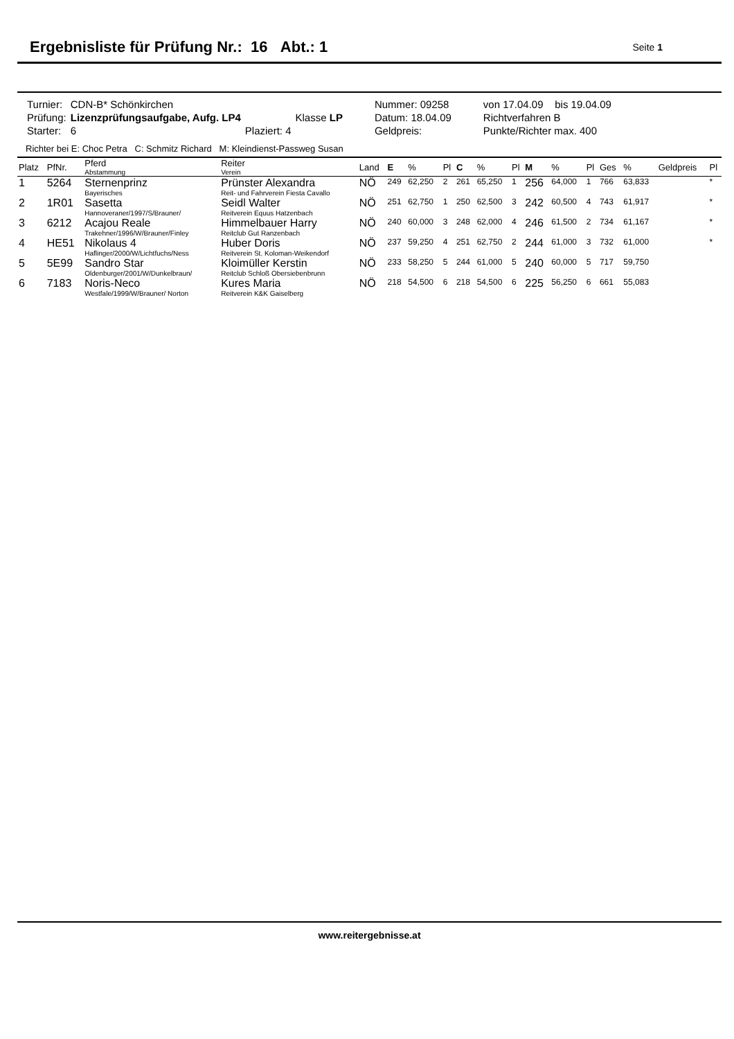Ergebnisliste für Prüfung Nr.: 16 Abt.: 1
Seite 1
| Turnier: | CDN-B* Schönkirchen | | | Nummer: 09258 | von 17.04.09 bis 19.04.09 |
| Prüfung: | Lizenzprüfungsaufgabe, Aufg. LP4 | | Klasse LP | Datum: 18.04.09 | Richtverfahren B |
| Starter: | 6 | Plaziert: 4 | | Geldpreis: | Punkte/Richter max. 400 |
Richter bei E: Choc Petra C: Schmitz Richard M: Kleindienst-Passweg Susan
| Platz | PfNr. | Pferd Abstammung | Reiter Verein | Land | E | % | Pl | C | % | Pl | M | % | Pl | Ges | % | Geldpreis | Pl |
| --- | --- | --- | --- | --- | --- | --- | --- | --- | --- | --- | --- | --- | --- | --- | --- | --- | --- |
| 1 | 5264 | Sternenprinz Bayerisches | Prünster Alexandra Reit- und Fahrverein Fiesta Cavallo | NÖ | 249 | 62,250 | 2 | 261 | 65,250 | 1 | 256 | 64,000 | 1 | 766 | 63,833 | | * |
| 2 | 1R01 | Sasetta Hannoveraner/1997/S/Brauner/ | Seidl Walter Reitverein Equus Hatzenbach | NÖ | 251 | 62,750 | 1 | 250 | 62,500 | 3 | 242 | 60,500 | 4 | 743 | 61,917 | | * |
| 3 | 6212 | Acajou Reale Trakehner/1996/W/Brauner/Finley | Himmelbauer Harry Reitclub Gut Ranzenbach | NÖ | 240 | 60,000 | 3 | 248 | 62,000 | 4 | 246 | 61,500 | 2 | 734 | 61,167 | | * |
| 4 | HE51 | Nikolaus 4 Haflinger/2000/W/Lichtfuchs/Ness | Huber Doris Reitverein St. Koloman-Weikendorf | NÖ | 237 | 59,250 | 4 | 251 | 62,750 | 2 | 244 | 61,000 | 3 | 732 | 61,000 | | * |
| 5 | 5E99 | Sandro Star Oldenburger/2001/W/Dunkelbraun/ | Kloimüller Kerstin Reitclub Schloß Obersiebenbrunn | NÖ | 233 | 58,250 | 5 | 244 | 61,000 | 5 | 240 | 60,000 | 5 | 717 | 59,750 | | |
| 6 | 7183 | Noris-Neco Westfale/1999/W/Brauner/ Norton | Kures Maria Reitverein K&K Gaiselberg | NÖ | 218 | 54,500 | 6 | 218 | 54,500 | 6 | 225 | 56,250 | 6 | 661 | 55,083 | | |
www.reitergebnisse.at